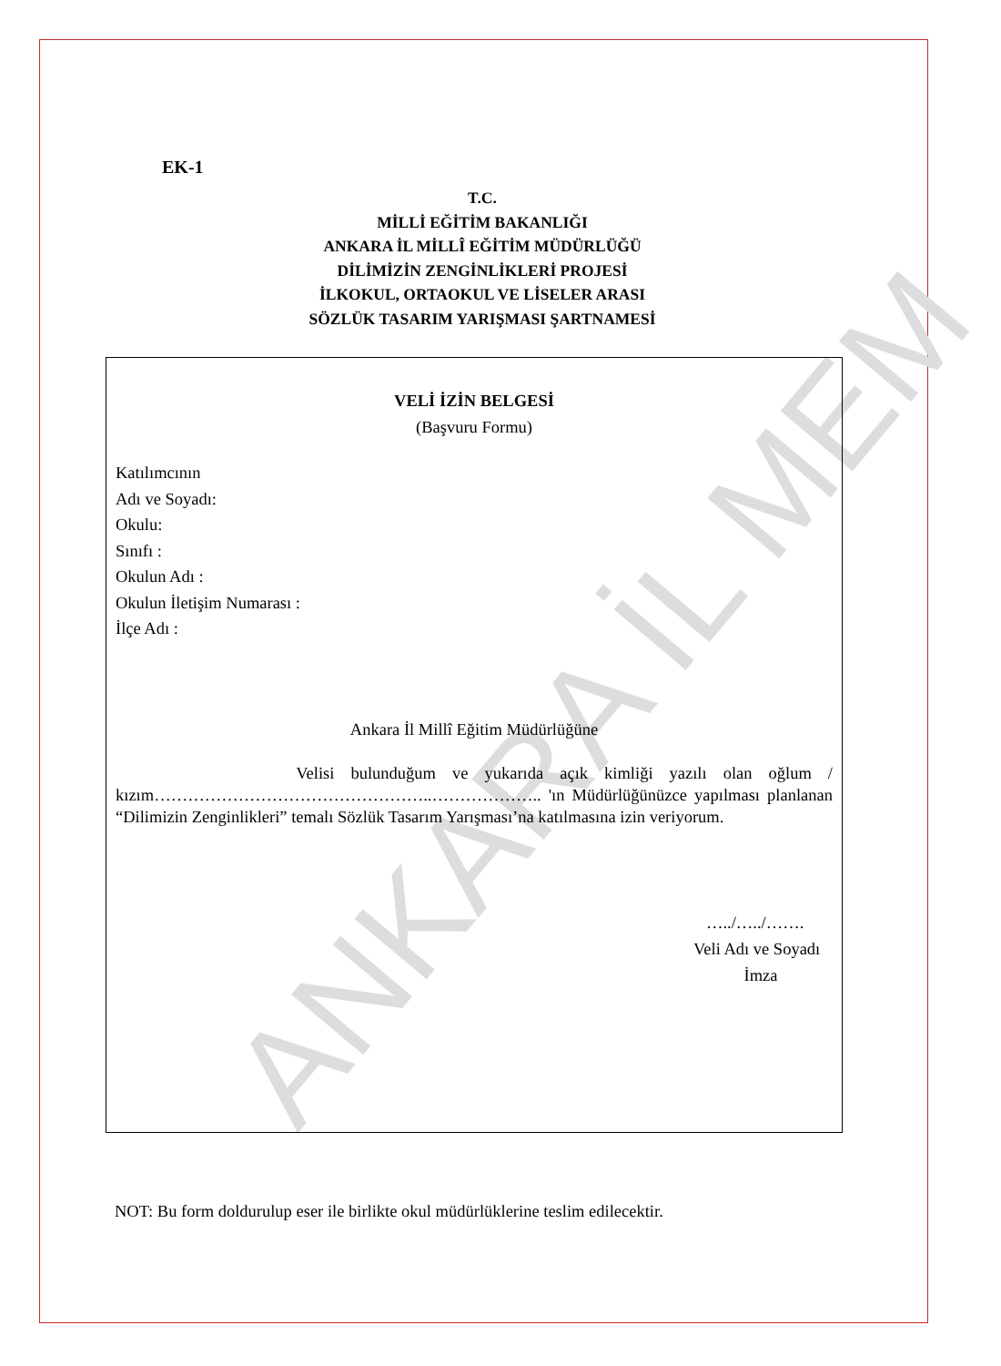ANKARA İL MEM
EK-1
T.C.
MİLLİ EĞİTİM BAKANLIĞI
ANKARA İL MİLLÎ EĞİTİM MÜDÜRLÜĞÜ
DİLİMİZİN ZENGİNLİKLERİ PROJESİ
İLKOKUL, ORTAOKUL VE LİSELER ARASI
SÖZLÜK TASARIM YARIŞMASI ŞARTNAMESİ
VELİ İZİN BELGESİ
(Başvuru Formu)
Katılımcının
Adı ve Soyadı:
Okulu:
Sınıfı :
Okulun Adı :
Okulun İletişim Numarası :
İlçe Adı :
Ankara İl Millî Eğitim Müdürlüğüne
Velisi bulunduğum ve yukarıda açık kimliği yazılı olan oğlum / kızım…………………………………………..……………….. 'ın Müdürlüğünüzce yapılması planlanan “Dilimizin Zenginlikleri” temalı Sözlük Tasarım Yarışması’na katılmasına izin veriyorum.
…../…../…….
Veli Adı ve Soyadı
İmza
NOT: Bu form doldurulup eser ile birlikte okul müdürlüklerine teslim edilecektir.